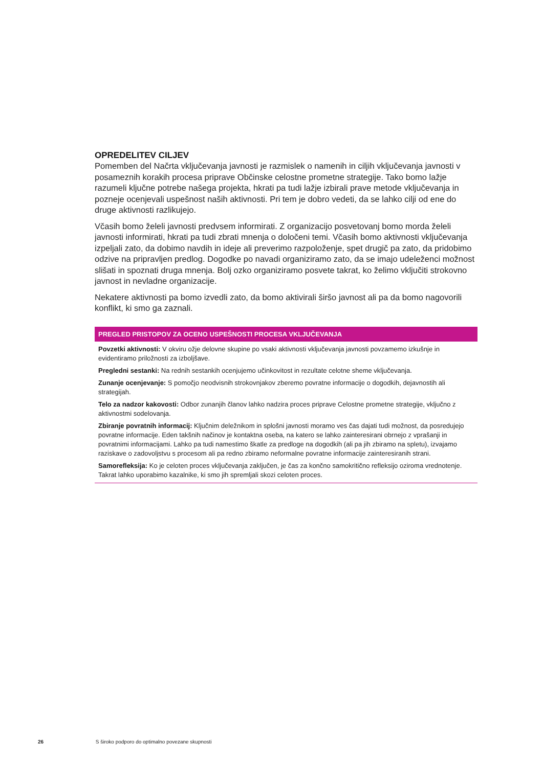OPREDELITEV CILJEV
Pomemben del Načrta vključevanja javnosti je razmislek o namenih in ciljih vključevanja javnosti v posameznih korakih procesa priprave Občinske celostne prometne strategije. Tako bomo lažje razumeli ključne potrebe našega projekta, hkrati pa tudi lažje izbirali prave metode vključevanja in pozneje ocenjevali uspešnost naših aktivnosti. Pri tem je dobro vedeti, da se lahko cilji od ene do druge aktivnosti razlikujejo.
Včasih bomo želeli javnosti predvsem informirati. Z organizacijo posvetovanj bomo morda želeli javnosti informirati, hkrati pa tudi zbrati mnenja o določeni temi. Včasih bomo aktivnosti vključevanja izpeljali zato, da dobimo navdih in ideje ali preverimo razpoloženje, spet drugič pa zato, da pridobimo odzive na pripravljen predlog. Dogodke po navadi organiziramo zato, da se imajo udeleženci možnost slišati in spoznati druga mnenja. Bolj ozko organiziramo posvete takrat, ko želimo vključiti strokovno javnost in nevladne organizacije.
Nekatere aktivnosti pa bomo izvedli zato, da bomo aktivirali širšo javnost ali pa da bomo nagovorili konflikt, ki smo ga zaznali.
PREGLED PRISTOPOV ZA OCENO USPEŠNOSTI PROCESA VKLJUČEVANJA
Povzetki aktivnosti: V okviru ožje delovne skupine po vsaki aktivnosti vključevanja javnosti povzamemo izkušnje in evidentiramo priložnosti za izboljšave.
Pregledni sestanki: Na rednih sestankih ocenjujemo učinkovitost in rezultate celotne sheme vključevanja.
Zunanje ocenjevanje: S pomočjo neodvisnih strokovnjakov zberemo povratne informacije o dogodkih, dejavnostih ali strategijah.
Telo za nadzor kakovosti: Odbor zunanjih članov lahko nadzira proces priprave Celostne prometne strategije, vključno z aktivnostmi sodelovanja.
Zbiranje povratnih informacij: Ključnim deležnikom in splošni javnosti moramo ves čas dajati tudi možnost, da posredujejo povratne informacije. Eden takšnih načinov je kontaktna oseba, na katero se lahko zainteresirani obrnejo z vprašanji in povratnimi informacijami. Lahko pa tudi namestimo škatle za predloge na dogodkih (ali pa jih zbiramo na spletu), izvajamo raziskave o zadovoljstvu s procesom ali pa redno zbiramo neformalne povratne informacije zainteresiranih strani.
Samorefleksija: Ko je celoten proces vključevanja zaključen, je čas za končno samokritično refleksijo oziroma vrednotenje. Takrat lahko uporabimo kazalnike, ki smo jih spremljali skozi celoten proces.
26 S široko podporo do optimalno povezane skupnosti